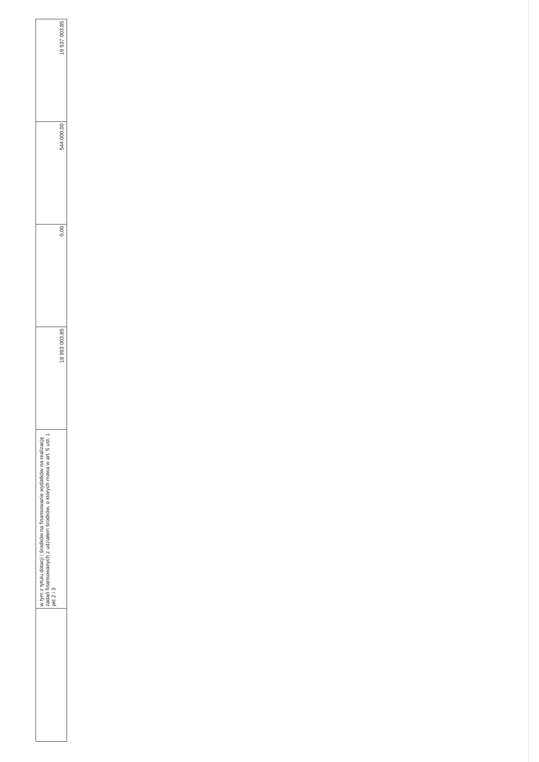| | w tym z tytułu dotacji i środków na finansowanie wydatków na realizację zadań finansowanych z udziałem środków, o których mowa w art. 5 ust. 1 pkt 2 i 3 | 18 993 003,85 | 0,00 | 544 000,00 | 19 537 003,85 |